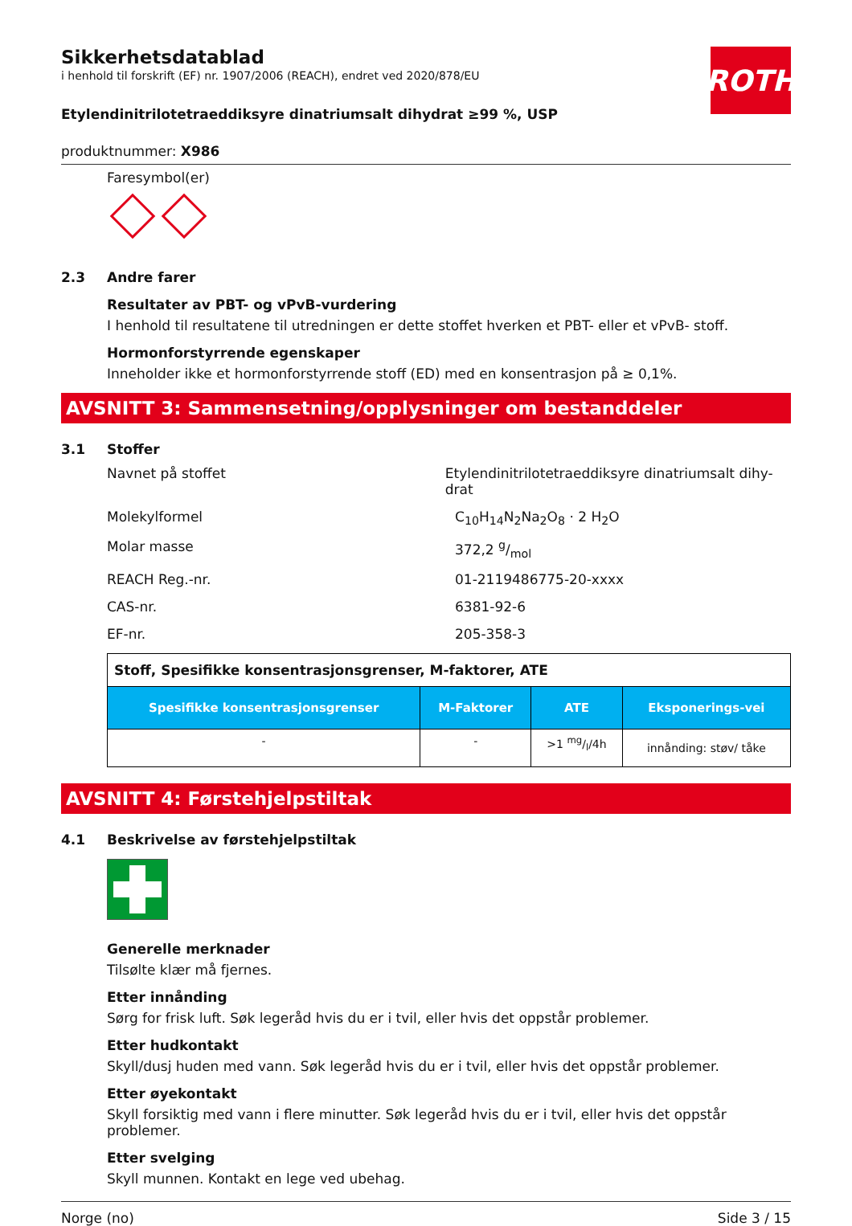ROTH
Sikkerhetsdatablad
i henhold til forskrift (EF) nr. 1907/2006 (REACH), endret ved 2020/878/EU
Etylendinitrilotetraeddiksyre dinatriumsalt dihydrat ≥99 %, USP
produktnummer: X986
Faresymbol(er)
2.3 Andre farer
Resultater av PBT- og vPvB-vurdering
I henhold til resultatene til utredningen er dette stoffet hverken et PBT- eller et vPvB- stoff.
Hormonforstyrrende egenskaper
Inneholder ikke et hormonforstyrrende stoff (ED) med en konsentrasjon på ≥ 0,1%.
AVSNITT 3: Sammensetning/opplysninger om bestanddeler
3.1 Stoffer
Navnet på stoffet Etylendinitrilotetraeddiksyre dinatriumsalt dihy-drat
Molekylformel C<sub>10</sub>H<sub>14</sub>N<sub>2</sub>Na<sub>2</sub>O<sub>8</sub> · 2 H<sub>2</sub>O
Molar masse 372,2 g/mol
REACH Reg.-nr. 01-2119486775-20-xxxx
CAS-nr. 6381-92-6
EF-nr. 205-358-3
| Stoff, Spesifikke konsentrasjonsgrenser, M-faktorer, ATE | | | |
| Spesifikke konsentrasjonsgrenser | M-Faktorer | ATE | Eksponerings-vei |
| - | - | >1 mg/l/4h | innånding: støv/ tåke |
AVSNITT 4: Førstehjelpstiltak
4.1 Beskrivelse av førstehjelpstiltak
Generelle merknader
Tilsølte klær må fjernes.
Etter innånding
Sørg for frisk luft. Søk legeråd hvis du er i tvil, eller hvis det oppstår problemer.
Etter hudkontakt
Skyll/dusj huden med vann. Søk legeråd hvis du er i tvil, eller hvis det oppstår problemer.
Etter øyekontakt
Skyll forsiktig med vann i flere minutter. Søk legeråd hvis du er i tvil, eller hvis det oppstår problemer.
Etter svelging
Skyll munnen. Kontakt en lege ved ubehag.
Norge (no) Side 3 / 15